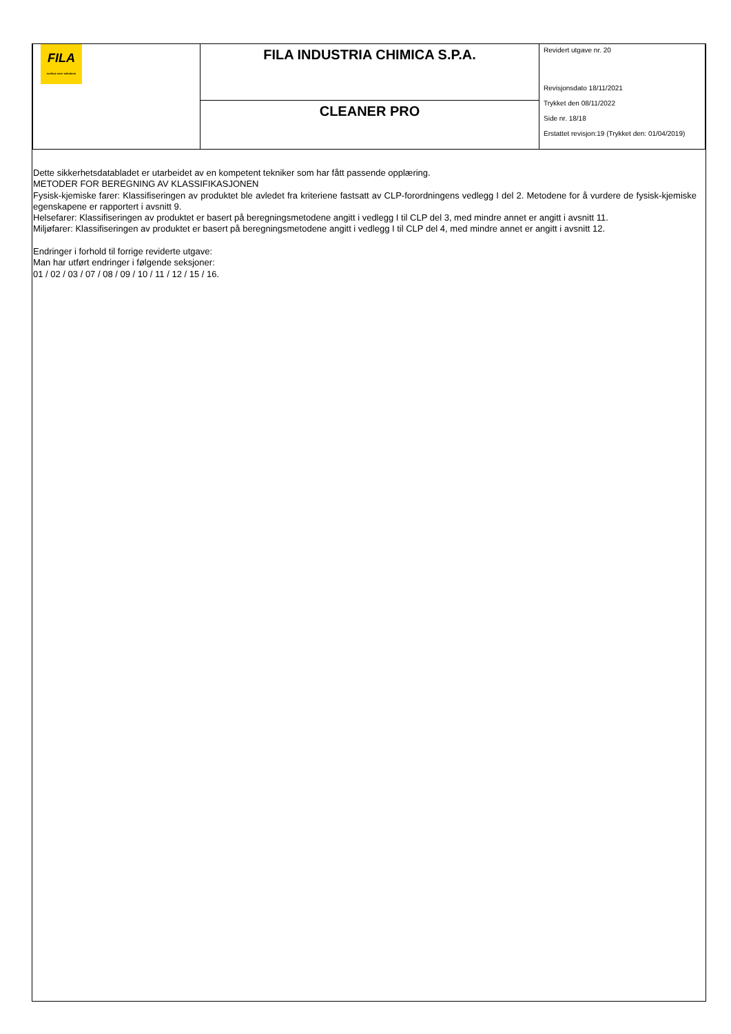| FILA surface care solutions | FILA INDUSTRIA CHIMICA S.P.A. | Revidert utgave nr. 20 Revisjonsdato 18/11/2021 Trykket den 08/11/2022 Side nr. 18/18 Erstattet revisjon:19 (Trykket den: 01/04/2019) |
| | CLEANER PRO | |
Dette sikkerhetsdatabladet er utarbeidet av en kompetent tekniker som har fått passende opplæring.
METODER FOR BEREGNING AV KLASSIFIKASJONEN
Fysisk-kjemiske farer: Klassifiseringen av produktet ble avledet fra kriteriene fastsatt av CLP-forordningens vedlegg I del 2. Metodene for å vurdere de fysisk-kjemiske egenskapene er rapportert i avsnitt 9.
Helsefarer: Klassifiseringen av produktet er basert på beregningsmetodene angitt i vedlegg I til CLP del 3, med mindre annet er angitt i avsnitt 11.
Miljøfarer: Klassifiseringen av produktet er basert på beregningsmetodene angitt i vedlegg I til CLP del 4, med mindre annet er angitt i avsnitt 12.
Endringer i forhold til forrige reviderte utgave:
Man har utført endringer i følgende seksjoner:
01 / 02 / 03 / 07 / 08 / 09 / 10 / 11 / 12 / 15 / 16.